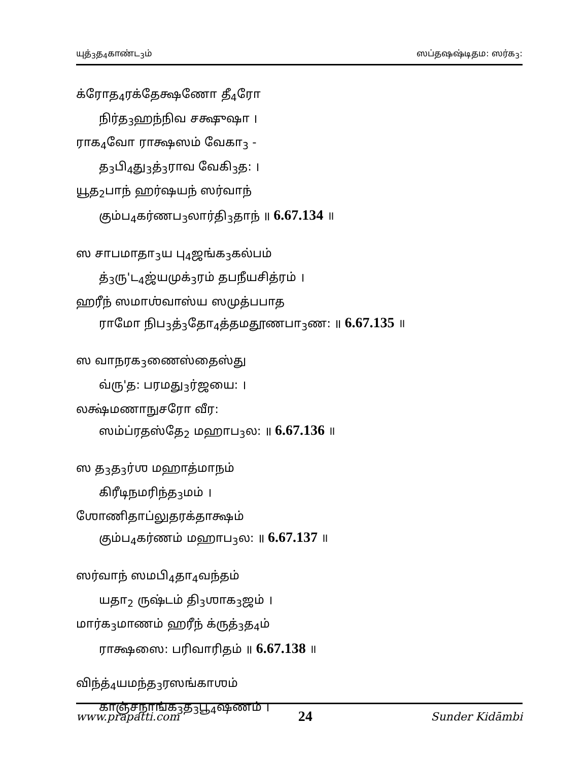யுத்<sub>3</sub>த<sub>4</sub>காண்ட<sub>3</sub>ம் ஸப்தஷஷ்டிதம: ஸர்க<sub>3</sub>:
க்ரோத<sub>4</sub>ரக்தேக்ஷணோ தீ<sub>4</sub>ரோ
நிர்த<sub>3</sub>ஹந்நிவ சக்ஷுஷா ।
ராக<sub>4</sub>வோ ராக்ஷஸம் வேகா<sub>3</sub> -
த<sub>3</sub>பி<sub>4</sub>து<sub>3</sub>த்<sub>3</sub>ராவ வேகி<sub>3</sub>த: ।
யூத<sub>2</sub>பாந் ஹர்ஷயந் ஸர்வாந்
கும்ப<sub>4</sub>கர்ணப<sub>3</sub>லார்தி<sub>3</sub>தாந் ॥ 6.67.134 ॥
ஸ சாபமாதா<sub>3</sub>ய பு<sub>4</sub>ஜங்க<sub>3</sub>கல்பம்
த்<sub>3</sub>ரு'ட<sub>4</sub>ஜ்யமுக்<sub>3</sub>ரம் தபநீயசித்ரம் ।
ஹரீந் ஸமாஶ்வாஸ்ய ஸமுத்பபாத
ராமோ நிப<sub>3</sub>த்<sub>3</sub>தோ<sub>4</sub>த்தமதூணபா<sub>3</sub>ண: ॥ 6.67.135 ॥
ஸ வாநரக<sub>3</sub>ணைஸ்தைஸ்து
வ்ரு'த: பரமது<sub>3</sub>ர்ஜயை: ।
லக்ஷ்மணாநுசரோ வீர:
ஸம்ப்ரதஸ்தே<sub>2</sub> மஹாப<sub>3</sub>ல: ॥ 6.67.136 ॥
ஸ த<sub>3</sub>த<sub>3</sub>ர்ஶ மஹாத்மாநம்
கிரீடிநமரிந்த<sub>3</sub>மம் ।
ஶோணிதாப்லுதரக்தாக்ஷம்
கும்ப<sub>4</sub>கர்ணம் மஹாப<sub>3</sub>ல: ॥ 6.67.137 ॥
ஸர்வாந் ஸமபி<sub>4</sub>தா<sub>4</sub>வந்தம்
யதா<sub>2</sub> ருஷ்டம் தி<sub>3</sub>ஶாக<sub>3</sub>ஜம் ।
மார்க<sub>3</sub>மாணம் ஹரீந் க்ருத்<sub>3</sub>த<sub>4</sub>ம்
ராக்ஷஸை: பரிவாரிதம் ॥ 6.67.138 ॥
விந்த்<sub>4</sub>யமந்த<sub>3</sub>ரஸங்காஶம்
காஞ்சநாங்க<sub>3</sub>த<sub>3</sub>பூ<sub>4</sub>ஷணம் ।
www.prapatti.com 24 Sunder Kidāmbi